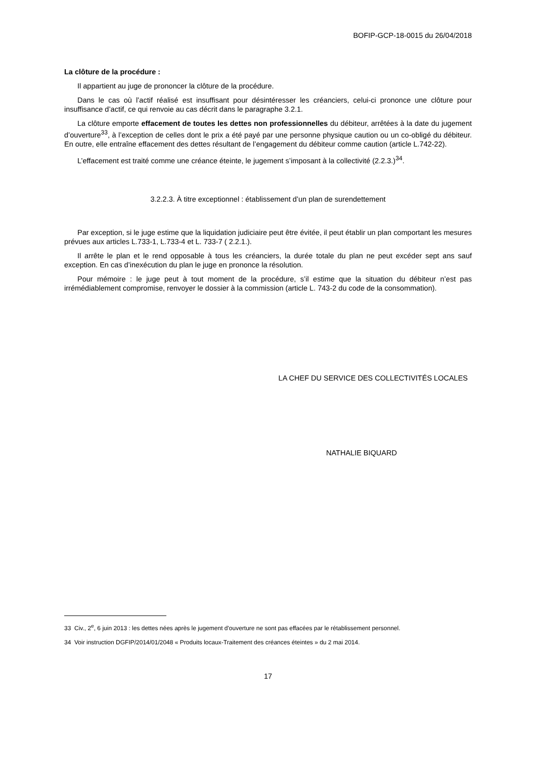BOFIP-GCP-18-0015 du 26/04/2018
La clôture de la procédure :
Il appartient au juge de prononcer la clôture de la procédure.
Dans le cas où l’actif réalisé est insuffisant pour désintéresser les créanciers, celui-ci prononce une clôture pour insuffisance d’actif, ce qui renvoie au cas décrit dans le paragraphe 3.2.1.
La clôture emporte effacement de toutes les dettes non professionnelles du débiteur, arrêtées à la date du jugement d’ouverture<sup>33</sup>, à l’exception de celles dont le prix a été payé par une personne physique caution ou un co-obligé du débiteur. En outre, elle entraîne effacement des dettes résultant de l’engagement du débiteur comme caution (article L.742-22).
L’effacement est traité comme une créance éteinte, le jugement s’imposant à la collectivité (2.2.3.)<sup>34</sup>.
3.2.2.3. À titre exceptionnel : établissement d’un plan de surendettement
Par exception, si le juge estime que la liquidation judiciaire peut être évitée, il peut établir un plan comportant les mesures prévues aux articles L.733-1, L.733-4 et L. 733-7 ( 2.2.1.).
Il arrête le plan et le rend opposable à tous les créanciers, la durée totale du plan ne peut excéder sept ans sauf exception. En cas d’inexécution du plan le juge en prononce la résolution.
Pour mémoire : le juge peut à tout moment de la procédure, s’il estime que la situation du débiteur n’est pas irrémédiablement compromise, renvoyer le dossier à la commission (article L. 743-2 du code de la consommation).
LA CHEF DU SERVICE DES COLLECTIVITÉS LOCALES
NATHALIE BIQUARD
33 Civ., 2<sup>e</sup>, 6 juin 2013 : les dettes nées après le jugement d'ouverture ne sont pas effacées par le rétablissement personnel.
34 Voir instruction DGFIP/2014/01/2048 « Produits locaux-Traitement des créances éteintes » du 2 mai 2014.
17